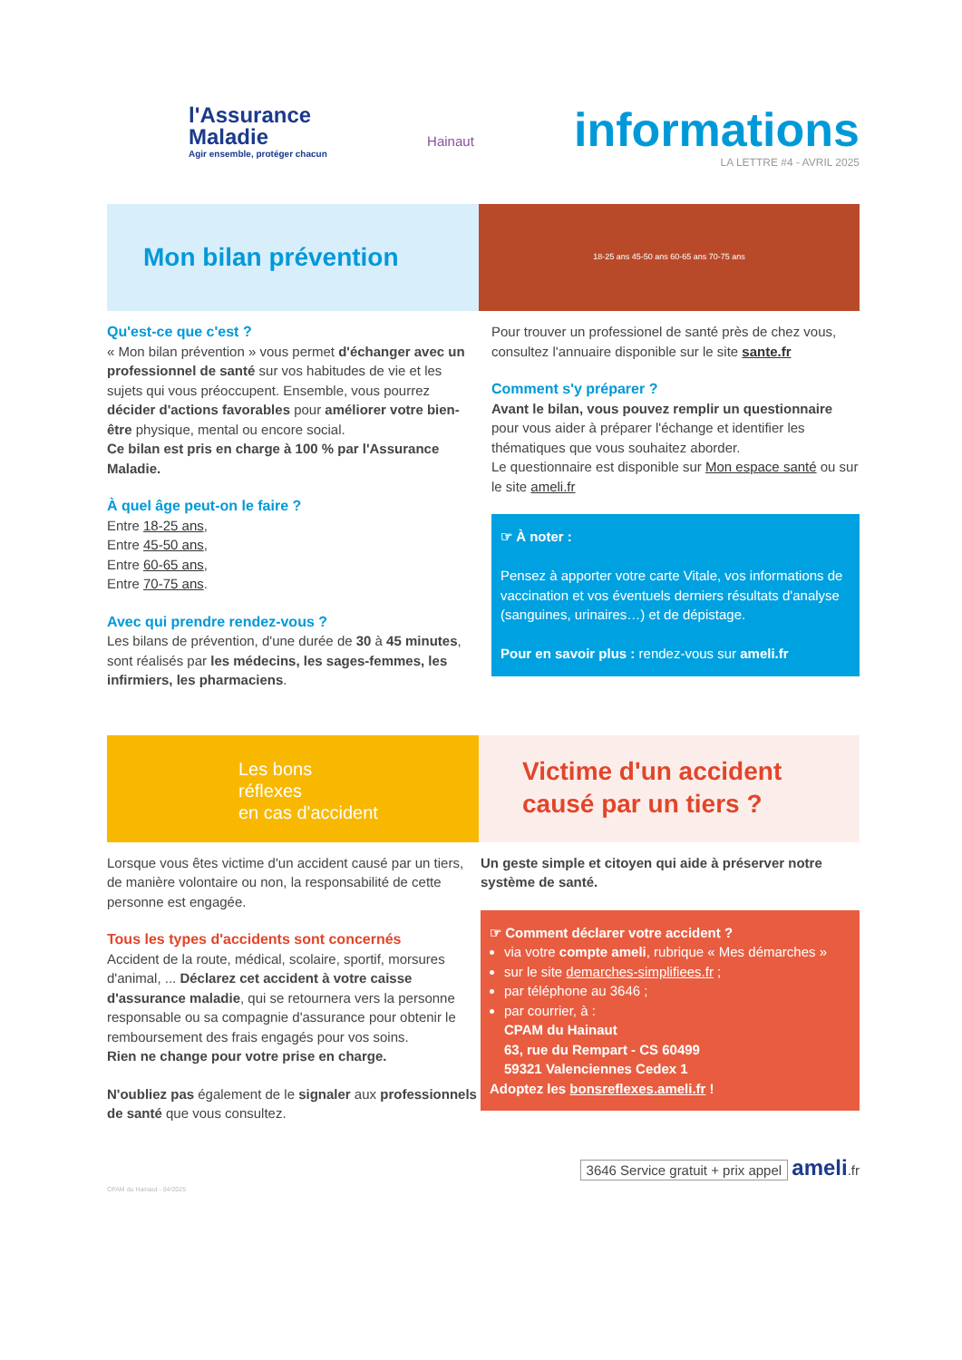l'Assurance
Maladie
Agir ensemble, protéger chacun
Hainaut
informations
LA LETTRE #4 - AVRIL 2025
Mon bilan prévention
18-25 ans 45-50 ans 60-65 ans 70-75 ans
Qu'est-ce que c'est ?
« Mon bilan prévention » vous permet d'échanger avec un professionnel de santé sur vos habitudes de vie et les sujets qui vous préoccupent. Ensemble, vous pourrez décider d'actions favorables pour améliorer votre bien-être physique, mental ou encore social.
Ce bilan est pris en charge à 100 % par l'Assurance Maladie.
À quel âge peut-on le faire ?
Entre 18-25 ans,
Entre 45-50 ans,
Entre 60-65 ans,
Entre 70-75 ans.
Avec qui prendre rendez-vous ?
Les bilans de prévention, d'une durée de 30 à 45 minutes, sont réalisés par les médecins, les sages-femmes, les infirmiers, les pharmaciens.
Pour trouver un professionel de santé près de chez vous, consultez l'annuaire disponible sur le site sante.fr
Comment s'y préparer ?
Avant le bilan, vous pouvez remplir un questionnaire pour vous aider à préparer l'échange et identifier les thématiques que vous souhaitez aborder.
Le questionnaire est disponible sur Mon espace santé ou sur le site ameli.fr
☞ À noter :
Pensez à apporter votre carte Vitale, vos informations de vaccination et vos éventuels derniers résultats d'analyse (sanguines, urinaires…) et de dépistage.
Pour en savoir plus : rendez-vous sur ameli.fr
Les bons
réflexes
en cas d'accident
Victime d'un accident causé par un tiers ?
Lorsque vous êtes victime d'un accident causé par un tiers, de manière volontaire ou non, la responsabilité de cette personne est engagée.
Tous les types d'accidents sont concernés
Accident de la route, médical, scolaire, sportif, morsures d'animal, ... Déclarez cet accident à votre caisse d'assurance maladie, qui se retournera vers la personne responsable ou sa compagnie d'assurance pour obtenir le remboursement des frais engagés pour vos soins.
Rien ne change pour votre prise en charge.
N'oubliez pas également de le signaler aux professionnels de santé que vous consultez.
Un geste simple et citoyen qui aide à préserver notre système de santé.
☞ Comment déclarer votre accident ?
via votre compte ameli, rubrique « Mes démarches »
sur le site demarches-simplifiees.fr ;
par téléphone au 3646 ;
par courrier, à :
CPAM du Hainaut
63, rue du Rempart - CS 60499
59321 Valenciennes Cedex 1
Adoptez les bonsreflexes.ameli.fr !
3646 Service gratuit + prix appel ameli.fr
CPAM du Hainaut - 04/2025